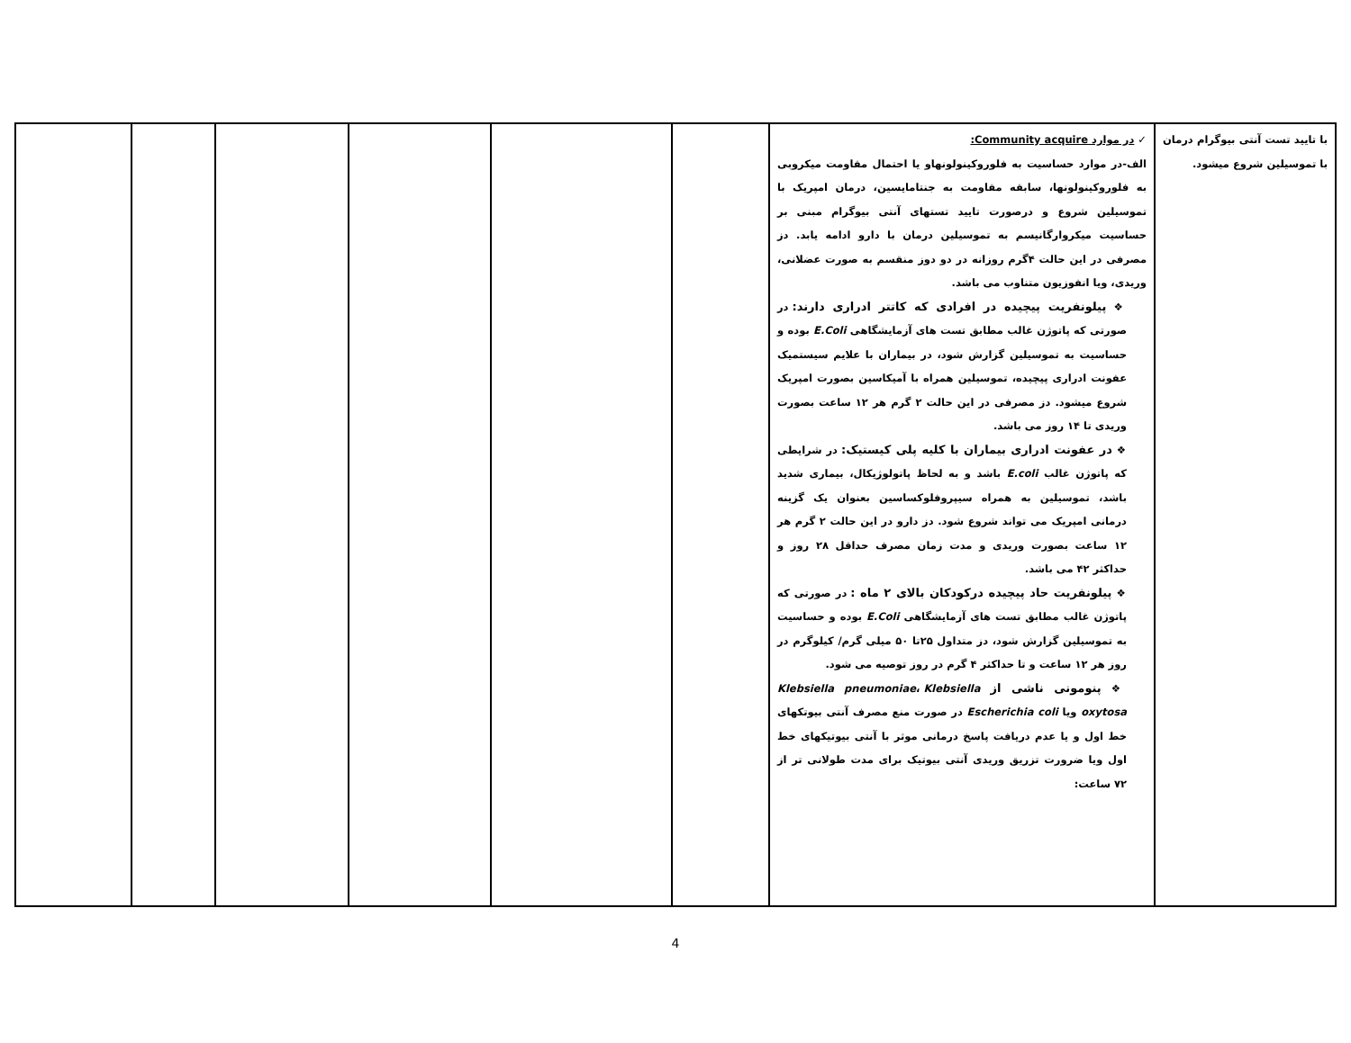| با تایید تست آنتی بیوگرام درمان با تموسیلین شروع میشود. | ✓ در موارد Community acquire: الف-در موارد حساسیت به فلوروکینولونهاو یا احتمال مقاومت میکروبی به فلوروکینولونها، سابقه مقاومت به جنتامایسین، درمان امپریک با تموسیلین شروع و درصورت تایید تستهای آنتی بیوگرام مبنی بر حساسیت میکروارگانیسم به تموسیلین درمان با دارو ادامه یابد. دز مصرفی در این حالت ۴گرم روزانه در دو دوز منقسم به صورت عضلانی، وریدی، ویا انفوزیون متناوب می باشد. ❖ پیلونفریت پیچیده در افرادی که کاتتر ادراری دارند: در صورتی که پاتوژن غالب مطابق تست های آزمایشگاهی E.Coli بوده و حساسیت به تموسیلین گزارش شود، در بیماران با علایم سیستمیک عفونت ادراری پیچیده، تموسیلین همراه با آمیکاسین بصورت امپریک شروع میشود. دز مصرفی در این حالت ۲ گرم هر ۱۲ ساعت بصورت وریدی تا ۱۴ روز می باشد. ❖ در عفونت ادراری بیماران با کلیه پلی کیستیک: در شرایطی که پاتوژن غالب E.coli باشد و به لحاظ پاتولوژیکال، بیماری شدید باشد، تموسیلین به همراه سیپروفلوکساسین بعنوان یک گزینه درمانی امپریک می تواند شروع شود. دز دارو در این حالت ۲ گرم هر ۱۲ ساعت بصورت وریدی و مدت زمان مصرف حداقل ۲۸ روز و حداکثر ۴۲ می باشد. ❖ پیلونفریت حاد پیچیده درکودکان بالای ۲ ماه : در صورتی که پاتوژن غالب مطابق تست های آزمایشگاهی E.Coli بوده و حساسیت به تموسیلین گزارش شود، دز متداول ۲۵تا ۵۰ میلی گرم/ کیلوگرم در روز هر ۱۲ ساعت و تا حداکثر ۴ گرم در روز توصیه می شود. ❖ پنومونی ناشی از Klebsiella pneumoniae ، Klebsiella oxytosa ویا Escherichia coli در صورت منع مصرف آنتی بیوتکهای خط اول و یا عدم دریافت پاسخ درمانی موثر با آنتی بیوتیکهای خط اول ویا ضرورت تزریق وریدی آنتی بیوتیک برای مدت طولانی تر از ۷۲ ساعت: | | | | | | |
4